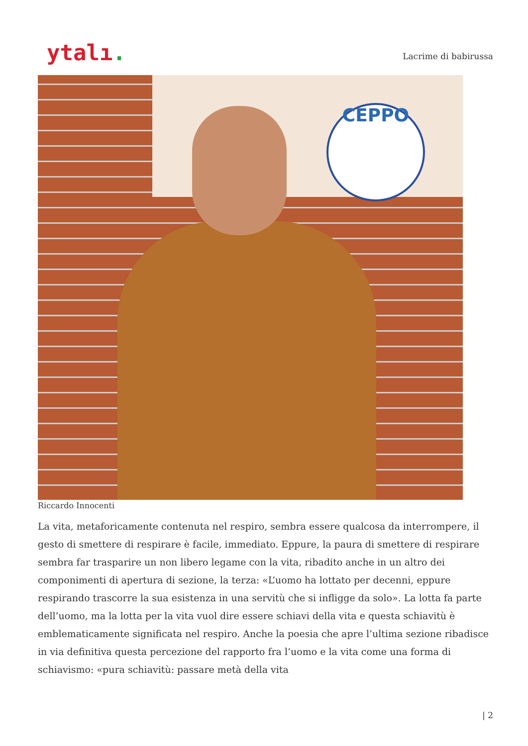ytalı.
Lacrime di babirussa
CEPPO
Riccardo Innocenti
La vita, metaforicamente contenuta nel respiro, sembra essere qualcosa da interrompere, il gesto di smettere di respirare è facile, immediato. Eppure, la paura di smettere di respirare sembra far trasparire un non libero legame con la vita, ribadito anche in un altro dei componimenti di apertura di sezione, la terza: «L’uomo ha lottato per decenni, eppure respirando trascorre la sua esistenza in una servitù che si infligge da solo». La lotta fa parte dell’uomo, ma la lotta per la vita vuol dire essere schiavi della vita e questa schiavitù è emblematicamente significata nel respiro. Anche la poesia che apre l’ultima sezione ribadisce in via definitiva questa percezione del rapporto fra l’uomo e la vita come una forma di schiavismo: «pura schiavitù: passare metà della vita
| 2